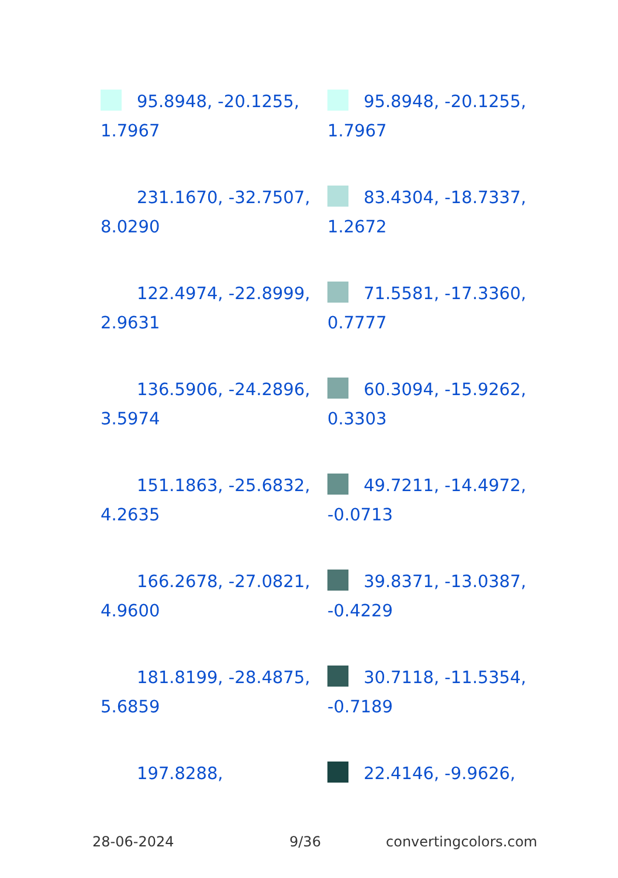95.8948, -20.1255, 1.7967
95.8948, -20.1255, 1.7967
231.1670, -32.7507, 8.0290
83.4304, -18.7337, 1.2672
122.4974, -22.8999, 2.9631
71.5581, -17.3360, 0.7777
136.5906, -24.2896, 3.5974
60.3094, -15.9262, 0.3303
151.1863, -25.6832, 4.2635
49.7211, -14.4972, -0.0713
166.2678, -27.0821, 4.9600
39.8371, -13.0387, -0.4229
181.8199, -28.4875, 5.6859
30.7118, -11.5354, -0.7189
197.8288,
22.4146, -9.9626,
28-06-2024 9/36 convertingcolors.com